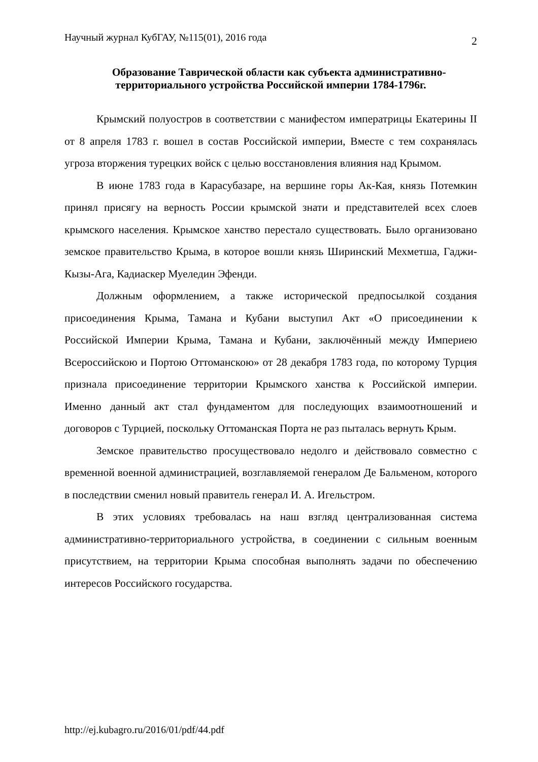Научный журнал КубГАУ, №115(01), 2016 года 2
Образование Таврической области как субъекта административно-территориального устройства Российской империи 1784-1796г.
Крымский полуостров в соответствии с манифестом императрицы Екатерины II от 8 апреля 1783 г. вошел в состав Российской империи, Вместе с тем сохранялась угроза вторжения турецких войск с целью восстановления влияния над Крымом.
В июне 1783 года в Карасубазаре, на вершине горы Ак-Кая, князь Потемкин принял присягу на верность России крымской знати и представителей всех слоев крымского населения. Крымское ханство перестало существовать. Было организовано земское правительство Крыма, в которое вошли князь Ширинский Мехметша, Гаджи-Кызы-Ага, Кадиаскер Муеледин Эфенди.
Должным оформлением, а также исторической предпосылкой создания присоединения Крыма, Тамана и Кубани выступил Акт «О присоединении к Российской Империи Крыма, Тамана и Кубани, заключённый между Империею Всероссийскою и Портою Оттоманскою» от 28 декабря 1783 года, по которому Турция признала присоединение территории Крымского ханства к Российской империи. Именно данный акт стал фундаментом для последующих взаимоотношений и договоров с Турцией, поскольку Оттоманская Порта не раз пыталась вернуть Крым.
Земское правительство просуществовало недолго и действовало совместно с временной военной администрацией, возглавляемой генералом Де Бальменом, которого в последствии сменил новый правитель генерал И. А. Игельстром.
В этих условиях требовалась на наш взгляд централизованная система административно-территориального устройства, в соединении с сильным военным присутствием, на территории Крыма способная выполнять задачи по обеспечению интересов Российского государства.
http://ej.kubagro.ru/2016/01/pdf/44.pdf